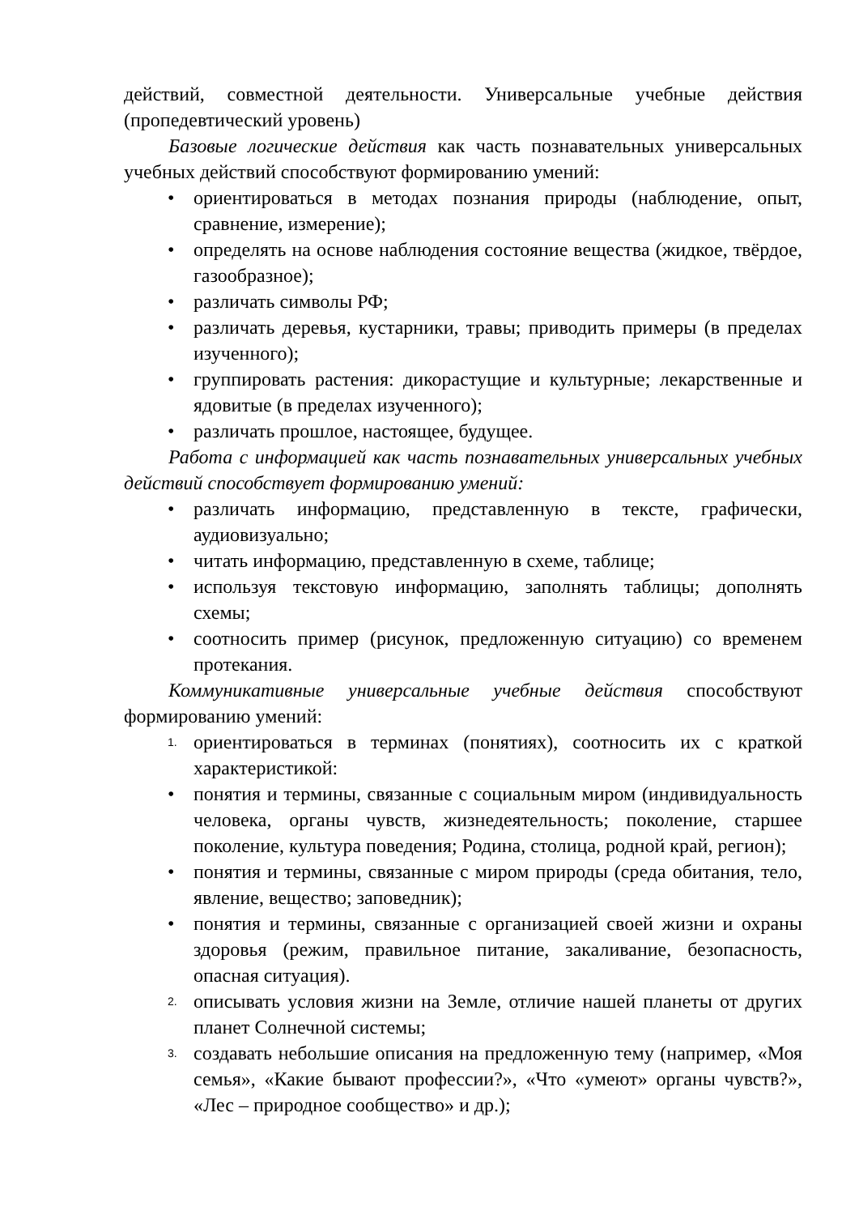действий, совместной деятельности. Универсальные учебные действия (пропедевтический уровень)
Базовые логические действия как часть познавательных универсальных учебных действий способствуют формированию умений:
• ориентироваться в методах познания природы (наблюдение, опыт, сравнение, измерение);
• определять на основе наблюдения состояние вещества (жидкое, твёрдое, газообразное);
• различать символы РФ;
• различать деревья, кустарники, травы; приводить примеры (в пределах изученного);
• группировать растения: дикорастущие и культурные; лекарственные и ядовитые (в пределах изученного);
• различать прошлое, настоящее, будущее.
Работа с информацией как часть познавательных универсальных учебных действий способствует формированию умений:
• различать информацию, представленную в тексте, графически, аудиовизуально;
• читать информацию, представленную в схеме, таблице;
• используя текстовую информацию, заполнять таблицы; дополнять схемы;
• соотносить пример (рисунок, предложенную ситуацию) со временем протекания.
Коммуникативные универсальные учебные действия способствуют формированию умений:
1. ориентироваться в терминах (понятиях), соотносить их с краткой характеристикой:
• понятия и термины, связанные с социальным миром (индивидуальность человека, органы чувств, жизнедеятельность; поколение, старшее поколение, культура поведения; Родина, столица, родной край, регион);
• понятия и термины, связанные с миром природы (среда обитания, тело, явление, вещество; заповедник);
• понятия и термины, связанные с организацией своей жизни и охраны здоровья (режим, правильное питание, закаливание, безопасность, опасная ситуация).
2. описывать условия жизни на Земле, отличие нашей планеты от других планет Солнечной системы;
3. создавать небольшие описания на предложенную тему (например, «Моя семья», «Какие бывают профессии?», «Что «умеют» органы чувств?», «Лес – природное сообщество» и др.);